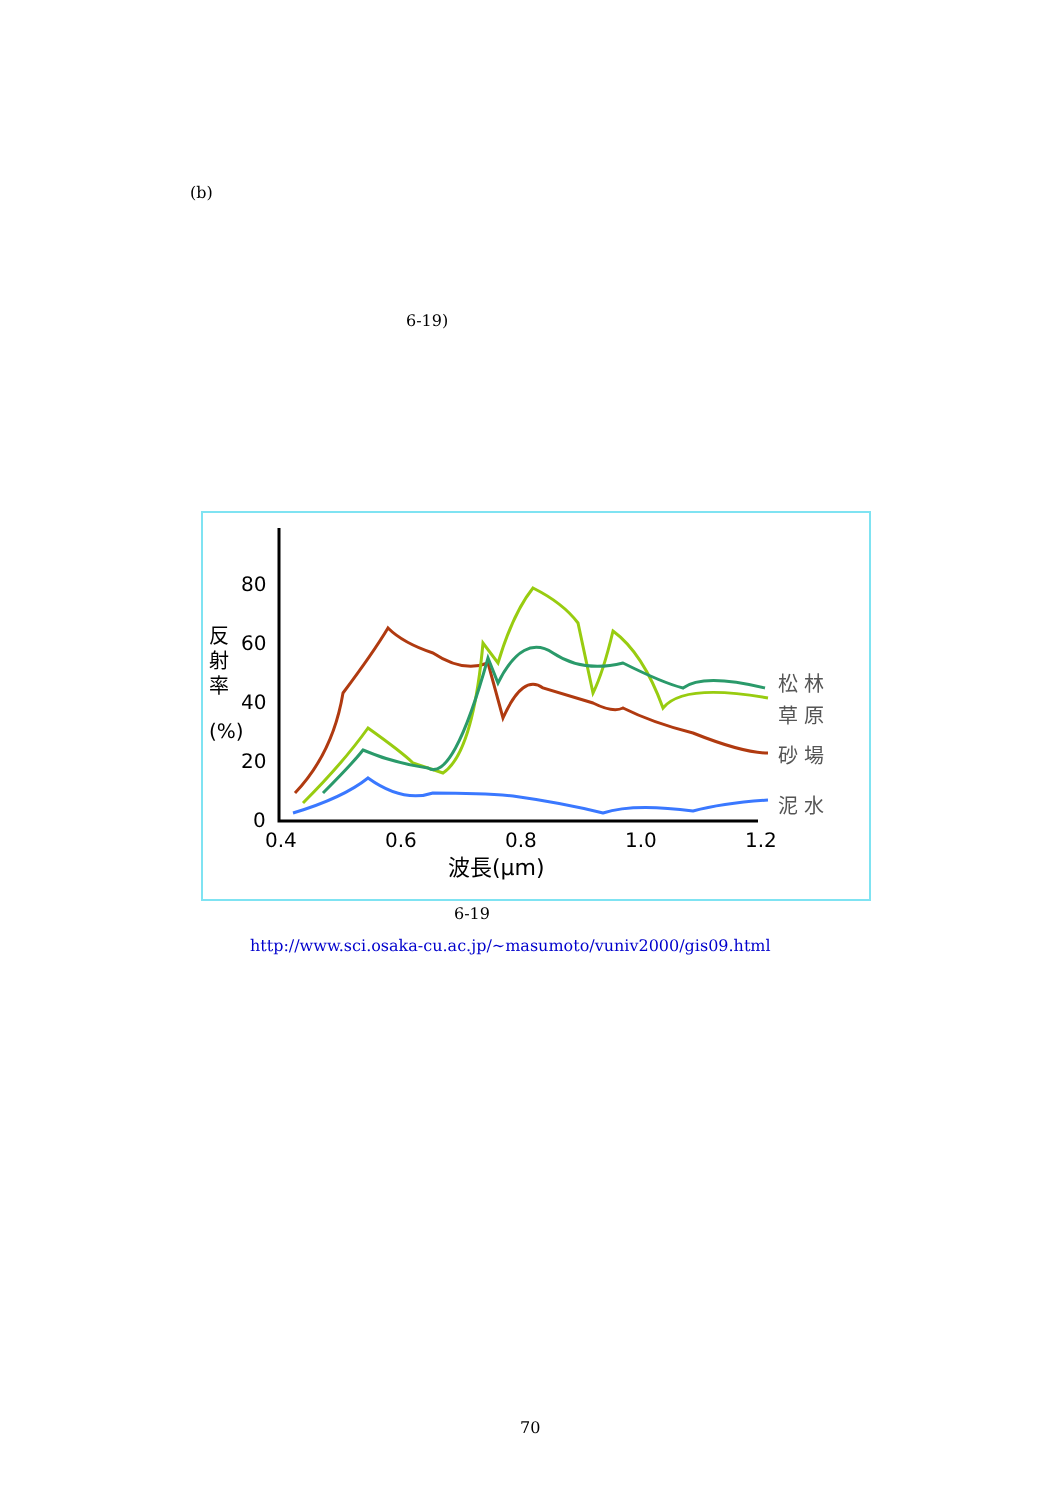(b)
6-19)
80
60
40
20
0
反
射
率
(%)
0.4
0.6
0.8
1.0
1.2
波長(μm)
松 林
草 原
砂 場
泥 水
6-19
http://www.sci.osaka-cu.ac.jp/~masumoto/vuniv2000/gis09.html
70